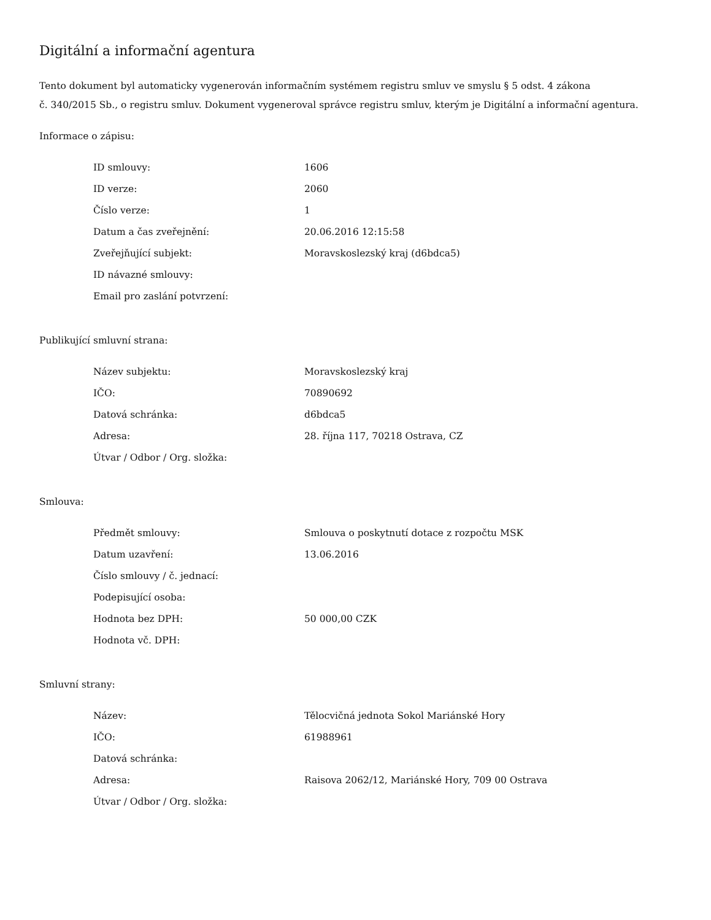Digitální a informační agentura
Tento dokument byl automaticky vygenerován informačním systémem registru smluv ve smyslu § 5 odst. 4 zákona
č. 340/2015 Sb., o registru smluv. Dokument vygeneroval správce registru smluv, kterým je Digitální a informační agentura.
Informace o zápisu:
| ID smlouvy: | 1606 |
| ID verze: | 2060 |
| Číslo verze: | 1 |
| Datum a čas zveřejnění: | 20.06.2016 12:15:58 |
| Zveřejňující subjekt: | Moravskoslezský kraj (d6bdca5) |
| ID návazné smlouvy: | |
| Email pro zaslání potvrzení: | |
Publikující smluvní strana:
| Název subjektu: | Moravskoslezský kraj |
| IČO: | 70890692 |
| Datová schránka: | d6bdca5 |
| Adresa: | 28. října 117, 70218 Ostrava, CZ |
| Útvar / Odbor / Org. složka: | |
Smlouva:
| Předmět smlouvy: | Smlouva o poskytnutí dotace z rozpočtu MSK |
| Datum uzavření: | 13.06.2016 |
| Číslo smlouvy / č. jednací: | |
| Podepisující osoba: | |
| Hodnota bez DPH: | 50 000,00 CZK |
| Hodnota vč. DPH: | |
Smluvní strany:
| Název: | Tělocvičná jednota Sokol Mariánské Hory |
| IČO: | 61988961 |
| Datová schránka: | |
| Adresa: | Raisova 2062/12, Mariánské Hory, 709 00 Ostrava |
| Útvar / Odbor / Org. složka: | |